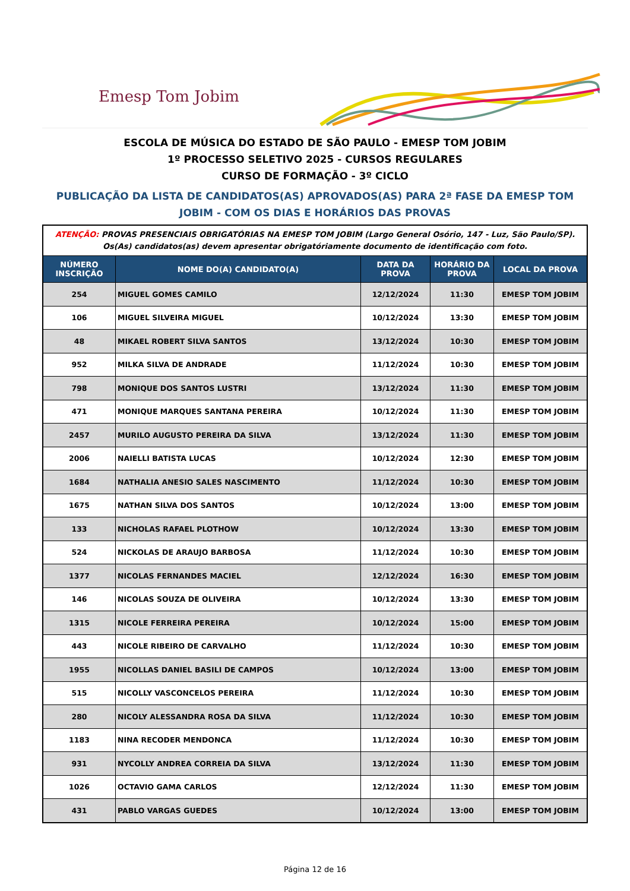Emesp Tom Jobim
ESCOLA DE MÚSICA DO ESTADO DE SÃO PAULO - EMESP TOM JOBIM
1º PROCESSO SELETIVO 2025 - CURSOS REGULARES
CURSO DE FORMAÇÃO - 3º CICLO
PUBLICAÇÃO DA LISTA DE CANDIDATOS(AS) APROVADOS(AS) PARA 2ª FASE DA EMESP TOM JOBIM - COM OS DIAS E HORÁRIOS DAS PROVAS
| ATENÇÃO: PROVAS PRESENCIAIS OBRIGATÓRIAS NA EMESP TOM JOBIM (Largo General Osório, 147 - Luz, São Paulo/SP). Os(As) candidatos(as) devem apresentar obrigatóriamente documento de identificação com foto. | | | | |
| NÚMERO INSCRIÇÃO | NOME DO(A) CANDIDATO(A) | DATA DA PROVA | HORÁRIO DA PROVA | LOCAL DA PROVA |
| 254 | MIGUEL GOMES CAMILO | 12/12/2024 | 11:30 | EMESP TOM JOBIM |
| 106 | MIGUEL SILVEIRA MIGUEL | 10/12/2024 | 13:30 | EMESP TOM JOBIM |
| 48 | MIKAEL ROBERT SILVA SANTOS | 13/12/2024 | 10:30 | EMESP TOM JOBIM |
| 952 | MILKA SILVA DE ANDRADE | 11/12/2024 | 10:30 | EMESP TOM JOBIM |
| 798 | MONIQUE DOS SANTOS LUSTRI | 13/12/2024 | 11:30 | EMESP TOM JOBIM |
| 471 | MONIQUE MARQUES SANTANA PEREIRA | 10/12/2024 | 11:30 | EMESP TOM JOBIM |
| 2457 | MURILO AUGUSTO PEREIRA DA SILVA | 13/12/2024 | 11:30 | EMESP TOM JOBIM |
| 2006 | NAIELLI BATISTA LUCAS | 10/12/2024 | 12:30 | EMESP TOM JOBIM |
| 1684 | NATHALIA ANESIO SALES NASCIMENTO | 11/12/2024 | 10:30 | EMESP TOM JOBIM |
| 1675 | NATHAN SILVA DOS SANTOS | 10/12/2024 | 13:00 | EMESP TOM JOBIM |
| 133 | NICHOLAS RAFAEL PLOTHOW | 10/12/2024 | 13:30 | EMESP TOM JOBIM |
| 524 | NICKOLAS DE ARAUJO BARBOSA | 11/12/2024 | 10:30 | EMESP TOM JOBIM |
| 1377 | NICOLAS FERNANDES MACIEL | 12/12/2024 | 16:30 | EMESP TOM JOBIM |
| 146 | NICOLAS SOUZA DE OLIVEIRA | 10/12/2024 | 13:30 | EMESP TOM JOBIM |
| 1315 | NICOLE FERREIRA PEREIRA | 10/12/2024 | 15:00 | EMESP TOM JOBIM |
| 443 | NICOLE RIBEIRO DE CARVALHO | 11/12/2024 | 10:30 | EMESP TOM JOBIM |
| 1955 | NICOLLAS DANIEL BASILI DE CAMPOS | 10/12/2024 | 13:00 | EMESP TOM JOBIM |
| 515 | NICOLLY VASCONCELOS PEREIRA | 11/12/2024 | 10:30 | EMESP TOM JOBIM |
| 280 | NICOLY ALESSANDRA ROSA DA SILVA | 11/12/2024 | 10:30 | EMESP TOM JOBIM |
| 1183 | NINA RECODER MENDONCA | 11/12/2024 | 10:30 | EMESP TOM JOBIM |
| 931 | NYCOLLY ANDREA CORREIA DA SILVA | 13/12/2024 | 11:30 | EMESP TOM JOBIM |
| 1026 | OCTAVIO GAMA CARLOS | 12/12/2024 | 11:30 | EMESP TOM JOBIM |
| 431 | PABLO VARGAS GUEDES | 10/12/2024 | 13:00 | EMESP TOM JOBIM |
Página 12 de 16